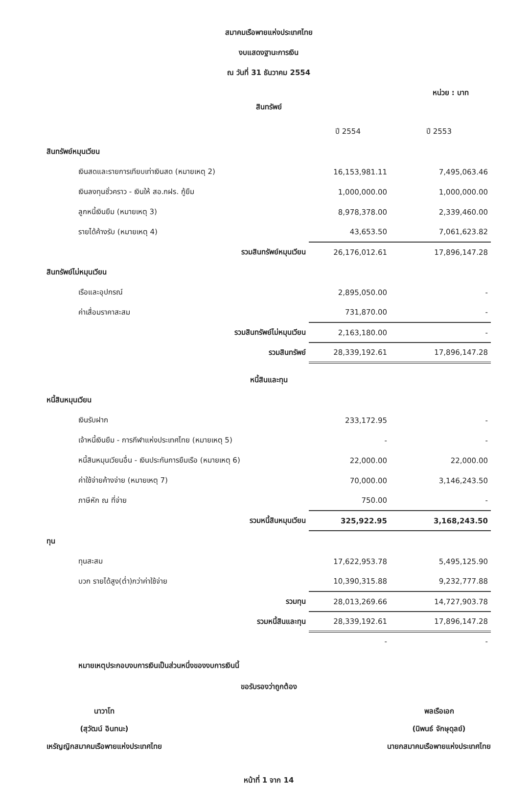สมาคมเรือพายแห่งประเทศไทย
งบแสดงฐานะการเงิน
ณ วันที่ 31 ธันวาคม 2554
หน่วย : บาท
สินทรัพย์
| | ปี 2554 | ปี 2553 |
| --- | --- | --- |
| สินทรัพย์หมุนเวียน | | |
| เงินสดและรายการเทียบเท่าเงินสด (หมายเหตุ 2) | 16,153,981.11 | 7,495,063.46 |
| เงินลงทุนชั่วคราว - เงินให้ สอ.กฝร. กู้ยืม | 1,000,000.00 | 1,000,000.00 |
| ลูกหนี้เงินยืม (หมายเหตุ 3) | 8,978,378.00 | 2,339,460.00 |
| รายได้ค้างรับ (หมายเหตุ 4) | 43,653.50 | 7,061,623.82 |
| รวมสินทรัพย์หมุนเวียน | 26,176,012.61 | 17,896,147.28 |
| สินทรัพย์ไม่หมุนเวียน | | |
| เรือและอุปกรณ์ | 2,895,050.00 | - |
| ค่าเสื่อมราคาสะสม | 731,870.00 | - |
| รวมสินทรัพย์ไม่หมุนเวียน | 2,163,180.00 | - |
| รวมสินทรัพย์ | 28,339,192.61 | 17,896,147.28 |
| หนี้สินและทุน | | |
| หนี้สินหมุนเวียน | | |
| เงินรับฝาก | 233,172.95 | - |
| เจ้าหนี้เงินยืม - การกีฬาแห่งประเทศไทย (หมายเหตุ 5) | - | - |
| หนี้สินหมุนเวียนอื่น - เงินประกันการยืมเรือ (หมายเหตุ 6) | 22,000.00 | 22,000.00 |
| ค่าใช้จ่ายค้างจ่าย (หมายเหตุ 7) | 70,000.00 | 3,146,243.50 |
| ภาษีหัก ณ ที่จ่าย | 750.00 | - |
| รวมหนี้สินหมุนเวียน | 325,922.95 | 3,168,243.50 |
| ทุน | | |
| ทุนสะสม | 17,622,953.78 | 5,495,125.90 |
| บวก รายได้สูง(ต่ำ)กว่าค่าใช้จ่าย | 10,390,315.88 | 9,232,777.88 |
| รวมทุน | 28,013,269.66 | 14,727,903.78 |
| รวมหนี้สินและทุน | 28,339,192.61 | 17,896,147.28 |
| | - | - |
หมายเหตุประกอบงบการเงินเป็นส่วนหนึ่งของงบการเงินนี้
ขอรับรองว่าถูกต้อง
นาวาโท
(สุวัฒน์ อินทนะ)
เหรัญญิกสมาคมเรือพายแห่งประเทศไทย
พลเรือเอก
(นิพนธ์ จักษุดุลย์)
นายกสมาคมเรือพายแห่งประเทศไทย
หน้าที่ 1 จาก 14